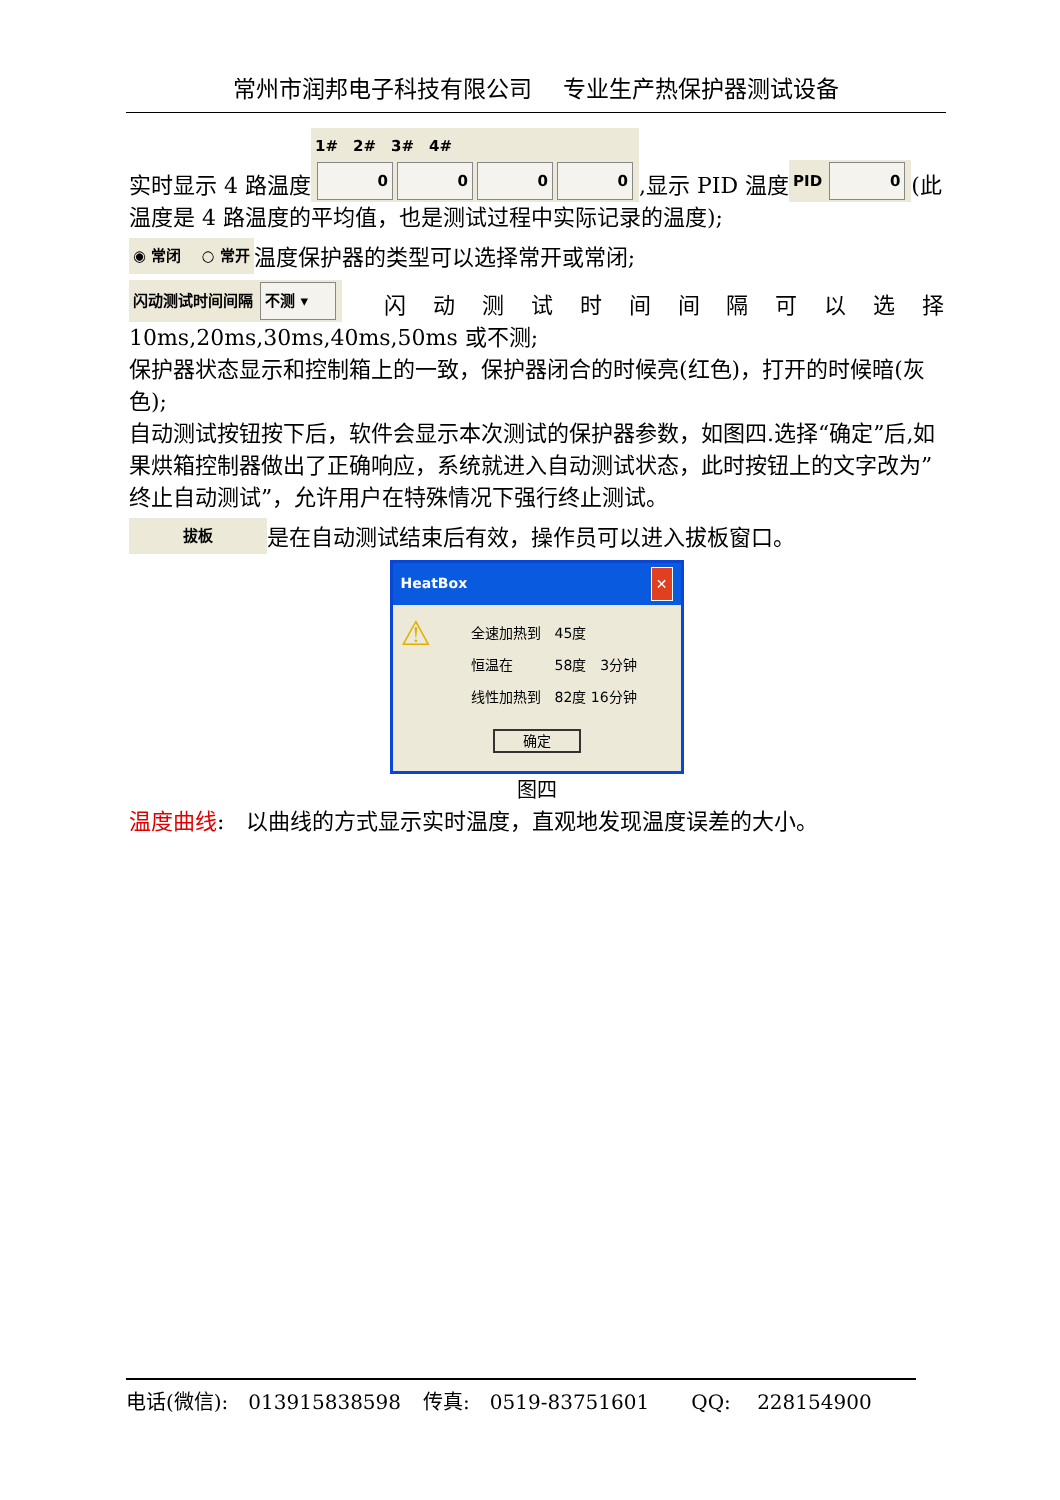常州市润邦电子科技有限公司　 专业生产热保护器测试设备
实时显示 4 路温度 1#　2#　3#　4#
0000,显示 PID 温度 PID 0 (此温度是 4 路温度的平均值，也是测试过程中实际记录的温度);
◉ 常闭　 ○ 常开 温度保护器的类型可以选择常开或常闭;
闪动测试时间间隔 不测 ▾　闪 动 测 试 时 间 间 隔 可 以 选 择 10ms,20ms,30ms,40ms,50ms 或不测;
保护器状态显示和控制箱上的一致，保护器闭合的时候亮(红色)，打开的时候暗(灰色);
自动测试按钮按下后，软件会显示本次测试的保护器参数，如图四.选择“确定”后,如果烘箱控制器做出了正确响应，系统就进入自动测试状态，此时按钮上的文字改为”终止自动测试”，允许用户在特殊情况下强行终止测试。
拔板 是在自动测试结束后有效，操作员可以进入拔板窗口。
HeatBox ✕
⚠
全速加热到　45度
恒温在　　　58度　3分钟
线性加热到　82度 16分钟
确定
图四
温度曲线:　以曲线的方式显示实时温度，直观地发现温度误差的大小。
电话(微信):　013915838598 传真:　0519-83751601　QQ:　 228154900